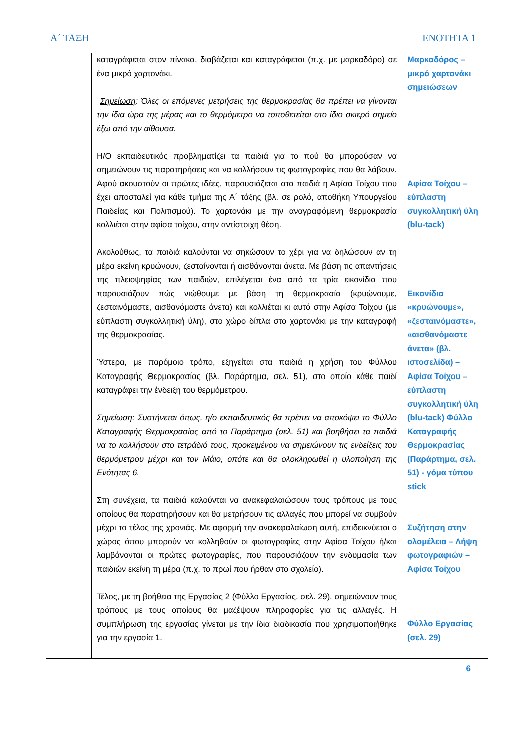Α΄ ΤΑΞΗ ΕΝΟΤΗΤΑ 1
| | καταγράφεται στον πίνακα, διαβάζεται και καταγράφεται (π.χ. με μαρκαδόρο) σε ένα μικρό χαρτονάκι. Σημείωση : Όλες οι επόμενες μετρήσεις της θερμοκρασίας θα πρέπει να γίνονται την ίδια ώρα της μέρας και το θερμόμετρο να τοποθετείται στο ίδιο σκιερό σημείο έξω από την αίθουσα. Η/Ο εκπαιδευτικός προβληματίζει τα παιδιά για το πού θα μπορούσαν να σημειώνουν τις παρατηρήσεις και να κολλήσουν τις φωτογραφίες που θα λάβουν. Αφού ακουστούν οι πρώτες ιδέες, παρουσιάζεται στα παιδιά η Αφίσα Τοίχου που έχει αποσταλεί για κάθε τμήμα της Α΄ τάξης (βλ. σε ρολό, αποθήκη Υπουργείου Παιδείας και Πολιτισμού). Το χαρτονάκι με την αναγραφόμενη θερμοκρασία κολλιέται στην αφίσα τοίχου, στην αντίστοιχη θέση. Ακολούθως, τα παιδιά καλούνται να σηκώσουν το χέρι για να δηλώσουν αν τη μέρα εκείνη κρυώνουν, ζεσταίνονται ή αισθάνονται άνετα. Με βάση τις απαντήσεις της πλειοψηφίας των παιδιών, επιλέγεται ένα από τα τρία εικονίδια που παρουσιάζουν πώς νιώθουμε με βάση τη θερμοκρασία (κρυώνουμε, ζεσταινόμαστε, αισθανόμαστε άνετα) και κολλιέται κι αυτό στην Αφίσα Τοίχου (με εύπλαστη συγκολλητική ύλη), στο χώρο δίπλα στο χαρτονάκι με την καταγραφή της θερμοκρασίας. Ύστερα, με παρόμοιο τρόπο, εξηγείται στα παιδιά η χρήση του Φύλλου Καταγραφής Θερμοκρασίας (βλ. Παράρτημα, σελ. 51), στο οποίο κάθε παιδί καταγράφει την ένδειξη του θερμόμετρου. Σημείωση : Συστήνεται όπως, η/ο εκπαιδευτικός θα πρέπει να αποκόψει το Φύλλο Καταγραφής Θερμοκρασίας από το Παράρτημα (σελ. 51) και βοηθήσει τα παιδιά να το κολλήσουν στο τετράδιό τους, προκειμένου να σημειώνουν τις ενδείξεις του θερμόμετρου μέχρι και τον Μάιο, οπότε και θα ολοκληρωθεί η υλοποίηση της Ενότητας 6. Στη συνέχεια, τα παιδιά καλούνται να ανακεφαλαιώσουν τους τρόπους με τους οποίους θα παρατηρήσουν και θα μετρήσουν τις αλλαγές που μπορεί να συμβούν μέχρι το τέλος της χρονιάς. Με αφορμή την ανακεφαλαίωση αυτή, επιδεικνύεται ο χώρος όπου μπορούν να κολληθούν οι φωτογραφίες στην Αφίσα Τοίχου ή/και λαμβάνονται οι πρώτες φωτογραφίες, που παρουσιάζουν την ενδυμασία των παιδιών εκείνη τη μέρα (π.χ. το πρωί που ήρθαν στο σχολείο). Τέλος, με τη βοήθεια της Εργασίας 2 (Φύλλο Εργασίας, σελ. 29), σημειώνουν τους τρόπους με τους οποίους θα μαζέψουν πληροφορίες για τις αλλαγές. Η συμπλήρωση της εργασίας γίνεται με την ίδια διαδικασία που χρησιμοποιήθηκε για την εργασία 1. | Μαρκαδόρος – μικρό χαρτονάκι σημειώσεων Αφίσα Τοίχου – εύπλαστη συγκολλητική ύλη (blu-tack) Εικονίδια «κρυώνουμε», «ζεσταινόμαστε», «αισθανόμαστε άνετα» (βλ. ιστοσελίδα) – Αφίσα Τοίχου – εύπλαστη συγκολλητική ύλη (blu-tack) Φύλλο Καταγραφής Θερμοκρασίας (Παράρτημα, σελ. 51) - γόμα τύπου stick Συζήτηση στην ολομέλεια – Λήψη φωτογραφιών – Αφίσα Τοίχου Φύλλο Εργασίας (σελ. 29) |
6